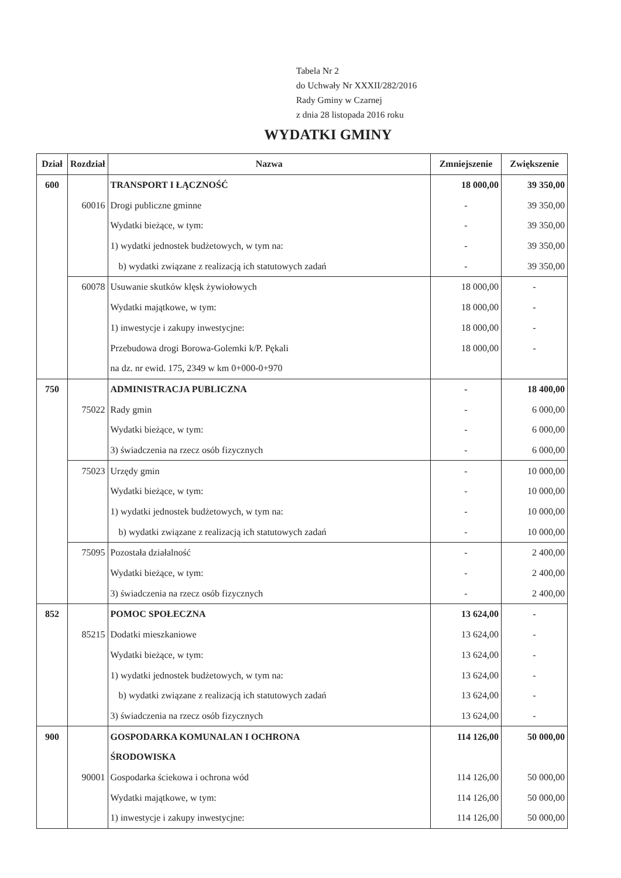Tabela Nr 2
do Uchwały Nr XXXII/282/2016
Rady Gminy w Czarnej
z dnia 28 listopada 2016 roku
WYDATKI GMINY
| Dział | Rozdział | Nazwa | Zmniejszenie | Zwiększenie |
| --- | --- | --- | --- | --- |
| 600 | | TRANSPORT I ŁĄCZNOŚĆ | 18 000,00 | 39 350,00 |
| | 60016 | Drogi publiczne gminne | - | 39 350,00 |
| | | Wydatki bieżące, w tym: | - | 39 350,00 |
| | | 1) wydatki jednostek budżetowych, w tym na: | - | 39 350,00 |
| | | b) wydatki związane z realizacją ich statutowych zadań | - | 39 350,00 |
| | 60078 | Usuwanie skutków klęsk żywiołowych | 18 000,00 | - |
| | | Wydatki majątkowe, w tym: | 18 000,00 | - |
| | | 1) inwestycje i zakupy inwestycjne: | 18 000,00 | - |
| | | Przebudowa drogi Borowa-Golemki k/P. Pękali | 18 000,00 | - |
| | | na dz. nr ewid. 175, 2349 w km 0+000-0+970 | | |
| 750 | | ADMINISTRACJA PUBLICZNA | - | 18 400,00 |
| | 75022 | Rady gmin | - | 6 000,00 |
| | | Wydatki bieżące, w tym: | - | 6 000,00 |
| | | 3) świadczenia na rzecz osób fizycznych | - | 6 000,00 |
| | 75023 | Urzędy gmin | - | 10 000,00 |
| | | Wydatki bieżące, w tym: | - | 10 000,00 |
| | | 1) wydatki jednostek budżetowych, w tym na: | - | 10 000,00 |
| | | b) wydatki związane z realizacją ich statutowych zadań | - | 10 000,00 |
| | 75095 | Pozostała działalność | - | 2 400,00 |
| | | Wydatki bieżące, w tym: | - | 2 400,00 |
| | | 3) świadczenia na rzecz osób fizycznych | - | 2 400,00 |
| 852 | | POMOC SPOŁECZNA | 13 624,00 | - |
| | 85215 | Dodatki mieszkaniowe | 13 624,00 | - |
| | | Wydatki bieżące, w tym: | 13 624,00 | - |
| | | 1) wydatki jednostek budżetowych, w tym na: | 13 624,00 | - |
| | | b) wydatki związane z realizacją ich statutowych zadań | 13 624,00 | - |
| | | 3) świadczenia na rzecz osób fizycznych | 13 624,00 | - |
| 900 | | GOSPODARKA KOMUNALAN I OCHRONA | 114 126,00 | 50 000,00 |
| | | ŚRODOWISKA | | |
| | 90001 | Gospodarka ściekowa i ochrona wód | 114 126,00 | 50 000,00 |
| | | Wydatki majątkowe, w tym: | 114 126,00 | 50 000,00 |
| | | 1) inwestycje i zakupy inwestycjne: | 114 126,00 | 50 000,00 |